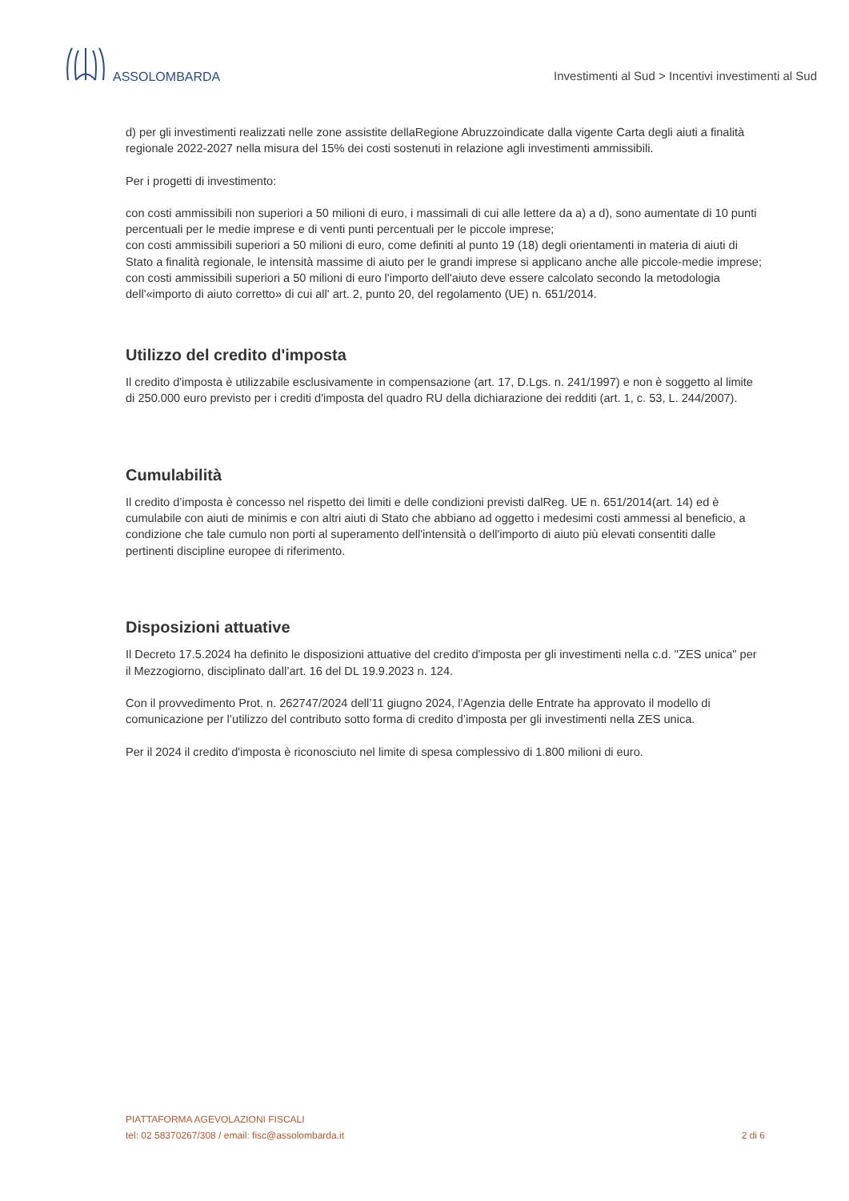ASSOLOMBARDA
Investimenti al Sud > Incentivi investimenti al Sud
d) per gli investimenti realizzati nelle zone assistite dellaRegione Abruzzoindicate dalla vigente Carta degli aiuti a finalità regionale 2022-2027 nella misura del 15% dei costi sostenuti in relazione agli investimenti ammissibili.
Per i progetti di investimento:
con costi ammissibili non superiori a 50 milioni di euro, i massimali di cui alle lettere da a) a d), sono aumentate di 10 punti percentuali per le medie imprese e di venti punti percentuali per le piccole imprese;
con costi ammissibili superiori a 50 milioni di euro, come definiti al punto 19 (18) degli orientamenti in materia di aiuti di Stato a finalità regionale, le intensità massime di aiuto per le grandi imprese si applicano anche alle piccole-medie imprese;
con costi ammissibili superiori a 50 milioni di euro l'importo dell'aiuto deve essere calcolato secondo la metodologia dell'«importo di aiuto corretto» di cui all' art. 2, punto 20, del regolamento (UE) n. 651/2014.
Utilizzo del credito d'imposta
Il credito d'imposta è utilizzabile esclusivamente in compensazione (art. 17, D.Lgs. n. 241/1997) e non è soggetto al limite di 250.000 euro previsto per i crediti d'imposta del quadro RU della dichiarazione dei redditi (art. 1, c. 53, L. 244/2007).
Cumulabilità
Il credito d’imposta è concesso nel rispetto dei limiti e delle condizioni previsti dalReg. UE n. 651/2014(art. 14) ed è cumulabile con aiuti de minimis e con altri aiuti di Stato che abbiano ad oggetto i medesimi costi ammessi al beneficio, a condizione che tale cumulo non porti al superamento dell'intensità o dell'importo di aiuto più elevati consentiti dalle pertinenti discipline europee di riferimento.
Disposizioni attuative
Il Decreto 17.5.2024 ha definito le disposizioni attuative del credito d'imposta per gli investimenti nella c.d. "ZES unica" per il Mezzogiorno, disciplinato dall’art. 16 del DL 19.9.2023 n. 124.
Con il provvedimento Prot. n. 262747/2024 dell’11 giugno 2024, l’Agenzia delle Entrate ha approvato il modello di comunicazione per l’utilizzo del contributo sotto forma di credito d’imposta per gli investimenti nella ZES unica.
Per il 2024 il credito d'imposta è riconosciuto nel limite di spesa complessivo di 1.800 milioni di euro.
PIATTAFORMA AGEVOLAZIONI FISCALI
tel: 02 58370267/308 / email: fisc@assolombarda.it
2 di 6